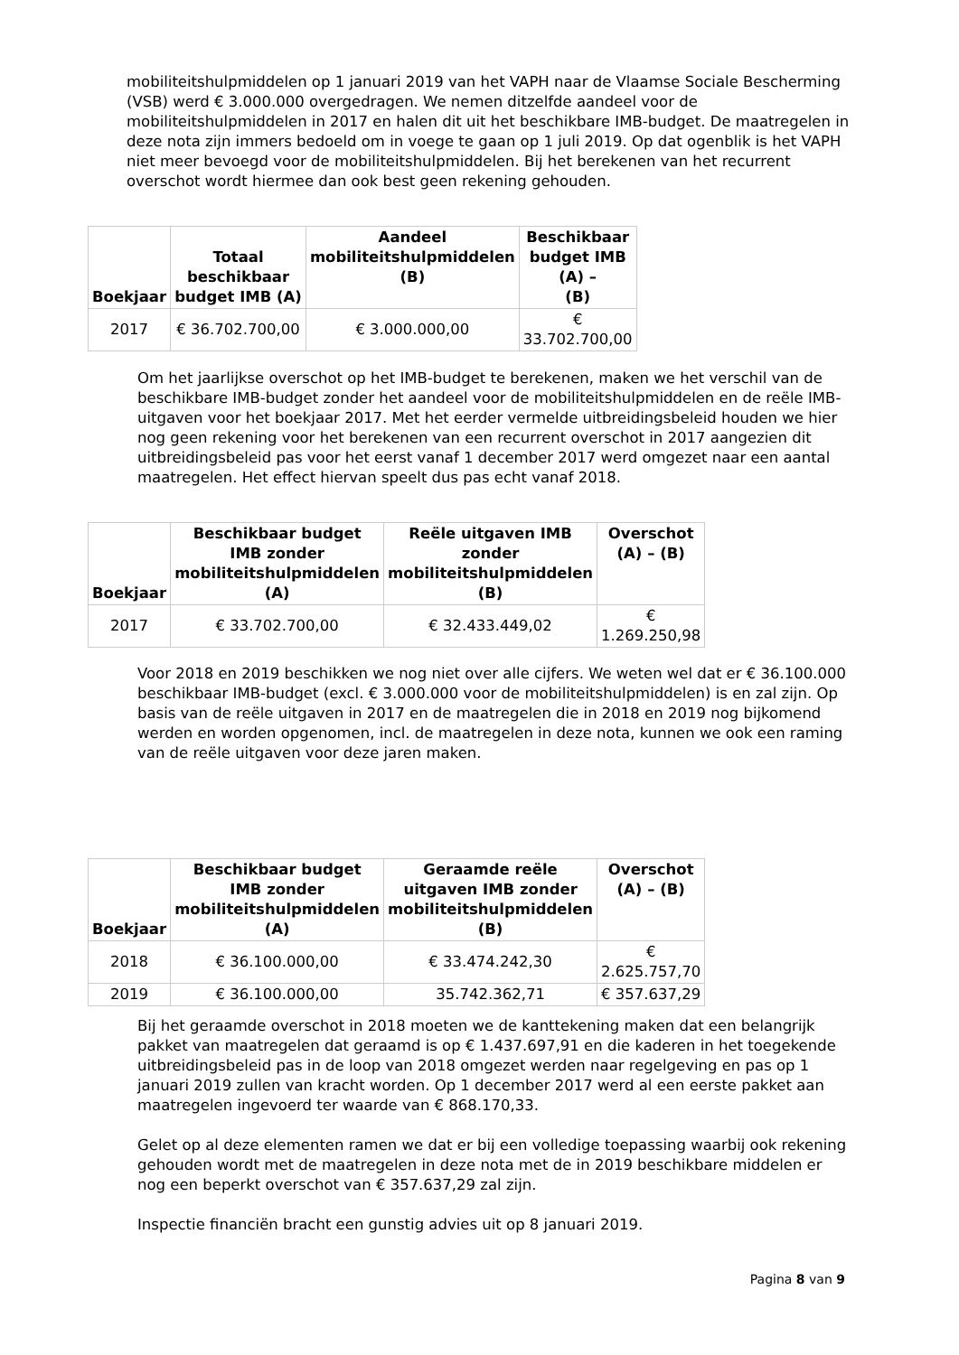mobiliteitshulpmiddelen op 1 januari 2019 van het VAPH naar de Vlaamse Sociale Bescherming (VSB) werd € 3.000.000 overgedragen. We nemen ditzelfde aandeel voor de mobiliteitshulpmiddelen in 2017 en halen dit uit het beschikbare IMB-budget. De maatregelen in deze nota zijn immers bedoeld om in voege te gaan op 1 juli 2019. Op dat ogenblik is het VAPH niet meer bevoegd voor de mobiliteitshulpmiddelen. Bij het berekenen van het recurrent overschot wordt hiermee dan ook best geen rekening gehouden.
| Boekjaar | Totaal beschikbaar budget IMB (A) | Aandeel mobiliteitshulpmiddelen (B) | Beschikbaar budget IMB (A) – (B) |
| --- | --- | --- | --- |
| 2017 | € 36.702.700,00 | € 3.000.000,00 | € 33.702.700,00 |
Om het jaarlijkse overschot op het IMB-budget te berekenen, maken we het verschil van de beschikbare IMB-budget zonder het aandeel voor de mobiliteitshulpmiddelen en de reële IMB-uitgaven voor het boekjaar 2017. Met het eerder vermelde uitbreidingsbeleid houden we hier nog geen rekening voor het berekenen van een recurrent overschot in 2017 aangezien dit uitbreidingsbeleid pas voor het eerst vanaf 1 december 2017 werd omgezet naar een aantal maatregelen. Het effect hiervan speelt dus pas echt vanaf 2018.
| Boekjaar | Beschikbaar budget IMB zonder mobiliteitshulpmiddelen (A) | Reële uitgaven IMB zonder mobiliteitshulpmiddelen (B) | Overschot (A) – (B) |
| --- | --- | --- | --- |
| 2017 | € 33.702.700,00 | € 32.433.449,02 | € 1.269.250,98 |
Voor 2018 en 2019 beschikken we nog niet over alle cijfers. We weten wel dat er € 36.100.000 beschikbaar IMB-budget (excl. € 3.000.000 voor de mobiliteitshulpmiddelen) is en zal zijn. Op basis van de reële uitgaven in 2017 en de maatregelen die in 2018 en 2019 nog bijkomend werden en worden opgenomen, incl. de maatregelen in deze nota, kunnen we ook een raming van de reële uitgaven voor deze jaren maken.
| Boekjaar | Beschikbaar budget IMB zonder mobiliteitshulpmiddelen (A) | Geraamde reële uitgaven IMB zonder mobiliteitshulpmiddelen (B) | Overschot (A) – (B) |
| --- | --- | --- | --- |
| 2018 | € 36.100.000,00 | € 33.474.242,30 | € 2.625.757,70 |
| 2019 | € 36.100.000,00 | 35.742.362,71 | € 357.637,29 |
Bij het geraamde overschot in 2018 moeten we de kanttekening maken dat een belangrijk pakket van maatregelen dat geraamd is op € 1.437.697,91 en die kaderen in het toegekende uitbreidingsbeleid pas in de loop van 2018 omgezet werden naar regelgeving en pas op 1 januari 2019 zullen van kracht worden. Op 1 december 2017 werd al een eerste pakket aan maatregelen ingevoerd ter waarde van € 868.170,33.
Gelet op al deze elementen ramen we dat er bij een volledige toepassing waarbij ook rekening gehouden wordt met de maatregelen in deze nota met de in 2019 beschikbare middelen er nog een beperkt overschot van € 357.637,29 zal zijn.
Inspectie financiën bracht een gunstig advies uit op 8 januari 2019.
Pagina 8 van 9